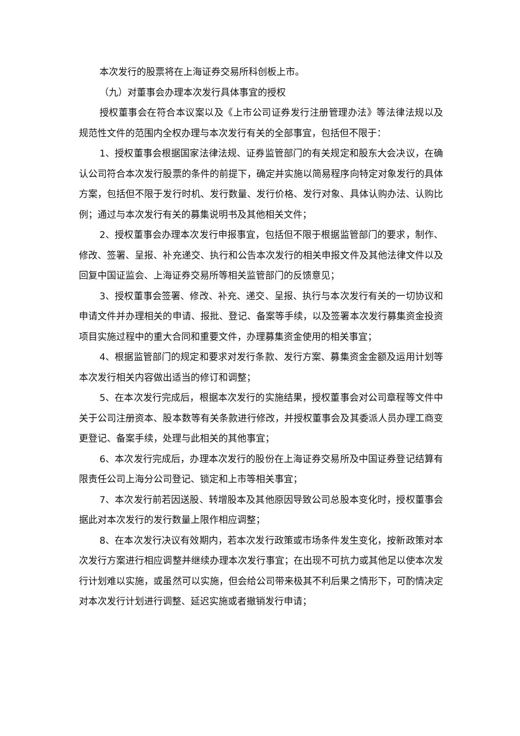本次发行的股票将在上海证券交易所科创板上市。
（九）对董事会办理本次发行具体事宜的授权
授权董事会在符合本议案以及《上市公司证券发行注册管理办法》等法律法规以及规范性文件的范围内全权办理与本次发行有关的全部事宜，包括但不限于：
1、授权董事会根据国家法律法规、证券监管部门的有关规定和股东大会决议，在确认公司符合本次发行股票的条件的前提下，确定并实施以简易程序向特定对象发行的具体方案，包括但不限于发行时机、发行数量、发行价格、发行对象、具体认购办法、认购比例；通过与本次发行有关的募集说明书及其他相关文件；
2、授权董事会办理本次发行申报事宜，包括但不限于根据监管部门的要求，制作、修改、签署、呈报、补充递交、执行和公告本次发行的相关申报文件及其他法律文件以及回复中国证监会、上海证券交易所等相关监管部门的反馈意见；
3、授权董事会签署、修改、补充、递交、呈报、执行与本次发行有关的一切协议和申请文件并办理相关的申请、报批、登记、备案等手续，以及签署本次发行募集资金投资项目实施过程中的重大合同和重要文件，办理募集资金使用的相关事宜；
4、根据监管部门的规定和要求对发行条款、发行方案、募集资金金额及运用计划等本次发行相关内容做出适当的修订和调整；
5、在本次发行完成后，根据本次发行的实施结果，授权董事会对公司章程等文件中关于公司注册资本、股本数等有关条款进行修改，并授权董事会及其委派人员办理工商变更登记、备案手续，处理与此相关的其他事宜；
6、本次发行完成后，办理本次发行的股份在上海证券交易所及中国证券登记结算有限责任公司上海分公司登记、锁定和上市等相关事宜；
7、本次发行前若因送股、转增股本及其他原因导致公司总股本变化时，授权董事会据此对本次发行的发行数量上限作相应调整；
8、在本次发行决议有效期内，若本次发行政策或市场条件发生变化，按新政策对本次发行方案进行相应调整并继续办理本次发行事宜；在出现不可抗力或其他足以使本次发行计划难以实施，或虽然可以实施，但会给公司带来极其不利后果之情形下，可酌情决定对本次发行计划进行调整、延迟实施或者撤销发行申请；